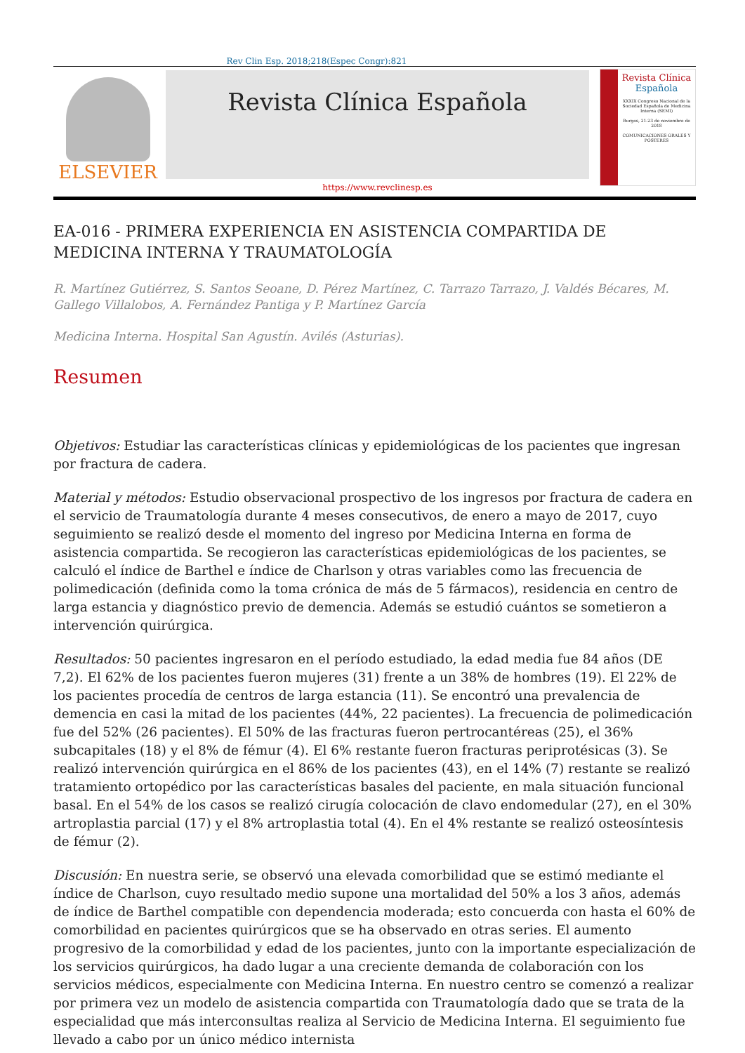Rev Clin Esp. 2018;218(Espec Congr):821
ELSEVIER
Revista Clínica Española
https://www.revclinesp.es
Revista Clínica
Española
XXXIX Congreso Nacional de la Sociedad Española de Medicina Interna (SEMI)
Burgos, 21-23 de noviembre de 2018
COMUNICACIONES ORALES Y PÓSTERES
EA-016 - PRIMERA EXPERIENCIA EN ASISTENCIA COMPARTIDA DE MEDICINA INTERNA Y TRAUMATOLOGÍA
R. Martínez Gutiérrez, S. Santos Seoane, D. Pérez Martínez, C. Tarrazo Tarrazo, J. Valdés Bécares, M. Gallego Villalobos, A. Fernández Pantiga y P. Martínez García
Medicina Interna. Hospital San Agustín. Avilés (Asturias).
Resumen
Objetivos: Estudiar las características clínicas y epidemiológicas de los pacientes que ingresan por fractura de cadera.
Material y métodos: Estudio observacional prospectivo de los ingresos por fractura de cadera en el servicio de Traumatología durante 4 meses consecutivos, de enero a mayo de 2017, cuyo seguimiento se realizó desde el momento del ingreso por Medicina Interna en forma de asistencia compartida. Se recogieron las características epidemiológicas de los pacientes, se calculó el índice de Barthel e índice de Charlson y otras variables como las frecuencia de polimedicación (definida como la toma crónica de más de 5 fármacos), residencia en centro de larga estancia y diagnóstico previo de demencia. Además se estudió cuántos se sometieron a intervención quirúrgica.
Resultados: 50 pacientes ingresaron en el período estudiado, la edad media fue 84 años (DE 7,2). El 62% de los pacientes fueron mujeres (31) frente a un 38% de hombres (19). El 22% de los pacientes procedía de centros de larga estancia (11). Se encontró una prevalencia de demencia en casi la mitad de los pacientes (44%, 22 pacientes). La frecuencia de polimedicación fue del 52% (26 pacientes). El 50% de las fracturas fueron pertrocantéreas (25), el 36% subcapitales (18) y el 8% de fémur (4). El 6% restante fueron fracturas periprotésicas (3). Se realizó intervención quirúrgica en el 86% de los pacientes (43), en el 14% (7) restante se realizó tratamiento ortopédico por las características basales del paciente, en mala situación funcional basal. En el 54% de los casos se realizó cirugía colocación de clavo endomedular (27), en el 30% artroplastia parcial (17) y el 8% artroplastia total (4). En el 4% restante se realizó osteosíntesis de fémur (2).
Discusión: En nuestra serie, se observó una elevada comorbilidad que se estimó mediante el índice de Charlson, cuyo resultado medio supone una mortalidad del 50% a los 3 años, además de índice de Barthel compatible con dependencia moderada; esto concuerda con hasta el 60% de comorbilidad en pacientes quirúrgicos que se ha observado en otras series. El aumento progresivo de la comorbilidad y edad de los pacientes, junto con la importante especialización de los servicios quirúrgicos, ha dado lugar a una creciente demanda de colaboración con los servicios médicos, especialmente con Medicina Interna. En nuestro centro se comenzó a realizar por primera vez un modelo de asistencia compartida con Traumatología dado que se trata de la especialidad que más interconsultas realiza al Servicio de Medicina Interna. El seguimiento fue llevado a cabo por un único médico internista